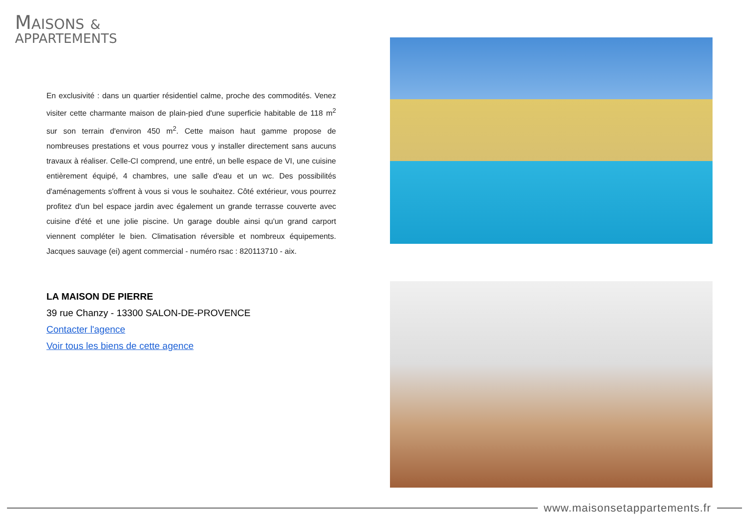MAISONS &
APPARTEMENTS
En exclusivité : dans un quartier résidentiel calme, proche des commodités. Venez visiter cette charmante maison de plain-pied d'une superficie habitable de 118 m<sup>2</sup> sur son terrain d'environ 450 m<sup>2</sup>. Cette maison haut gamme propose de nombreuses prestations et vous pourrez vous y installer directement sans aucuns travaux à réaliser. Celle-CI comprend, une entré, un belle espace de VI, une cuisine entièrement équipé, 4 chambres, une salle d'eau et un wc. Des possibilités d'aménagements s'offrent à vous si vous le souhaitez. Côté extérieur, vous pourrez profitez d'un bel espace jardin avec également un grande terrasse couverte avec cuisine d'été et une jolie piscine. Un garage double ainsi qu'un grand carport viennent compléter le bien. Climatisation réversible et nombreux équipements. Jacques sauvage (ei) agent commercial - numéro rsac : 820113710 - aix.
LA MAISON DE PIERRE
39 rue Chanzy - 13300 SALON-DE-PROVENCE
Contacter l'agence
Voir tous les biens de cette agence
www.maisonsetappartements.fr